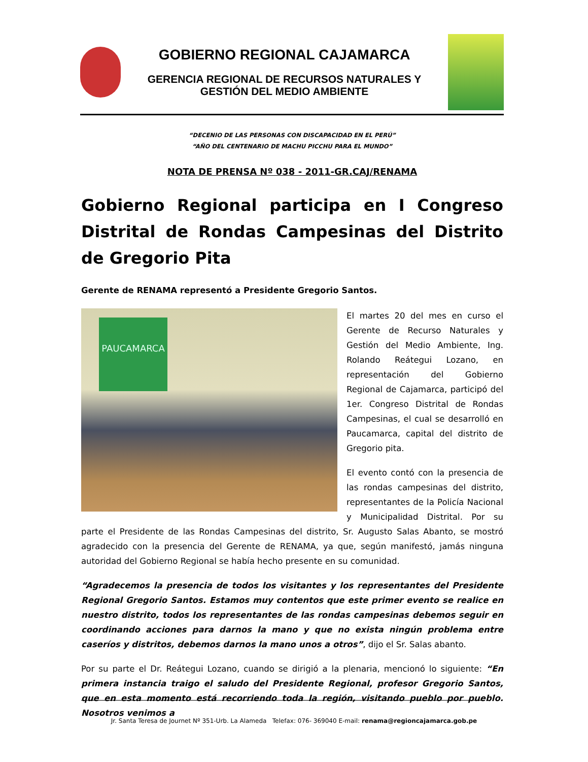GOBIERNO REGIONAL CAJAMARCA
GERENCIA REGIONAL DE RECURSOS NATURALES Y
GESTIÓN DEL MEDIO AMBIENTE
“DECENIO DE LAS PERSONAS CON DISCAPACIDAD EN EL PERÚ”
“AÑO DEL CENTENARIO DE MACHU PICCHU PARA EL MUNDO”
NOTA DE PRENSA Nº 038 - 2011-GR.CAJ/RENAMA
Gobierno Regional participa en I Congreso Distrital de Rondas Campesinas del Distrito de Gregorio Pita
Gerente de RENAMA representó a Presidente Gregorio Santos.
PAUCAMARCA
El martes 20 del mes en curso el Gerente de Recurso Naturales y Gestión del Medio Ambiente, Ing. Rolando Reátegui Lozano, en representación del Gobierno Regional de Cajamarca, participó del 1er. Congreso Distrital de Rondas Campesinas, el cual se desarrolló en Paucamarca, capital del distrito de Gregorio pita.
El evento contó con la presencia de las rondas campesinas del distrito, representantes de la Policía Nacional y Municipalidad Distrital. Por su parte el Presidente de las Rondas Campesinas del distrito, Sr. Augusto Salas Abanto, se mostró agradecido con la presencia del Gerente de RENAMA, ya que, según manifestó, jamás ninguna autoridad del Gobierno Regional se había hecho presente en su comunidad.
“Agradecemos la presencia de todos los visitantes y los representantes del Presidente Regional Gregorio Santos. Estamos muy contentos que este primer evento se realice en nuestro distrito, todos los representantes de las rondas campesinas debemos seguir en coordinando acciones para darnos la mano y que no exista ningún problema entre caseríos y distritos, debemos darnos la mano unos a otros”, dijo el Sr. Salas abanto.
Por su parte el Dr. Reátegui Lozano, cuando se dirigió a la plenaria, mencionó lo siguiente: “En primera instancia traigo el saludo del Presidente Regional, profesor Gregorio Santos, que en esta momento está recorriendo toda la región, visitando pueblo por pueblo. Nosotros venimos a
Jr. Santa Teresa de Journet Nº 351-Urb. La Alameda Telefax: 076- 369040 E-mail: renama@regioncajamarca.gob.pe